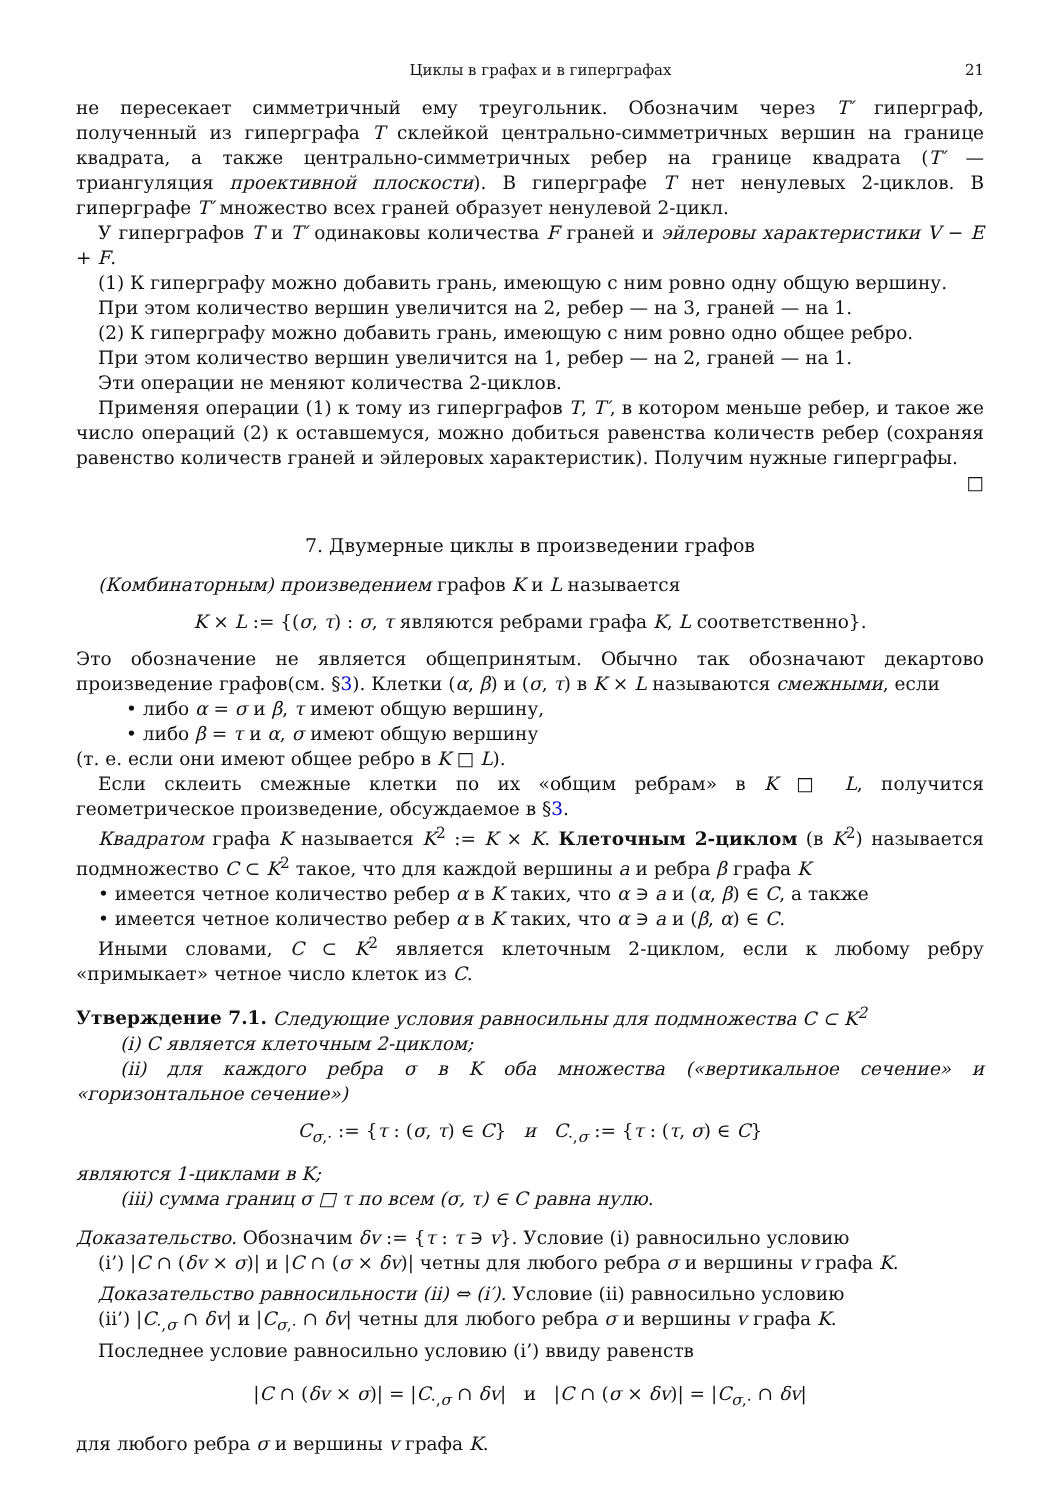Циклы в графах и в гиперграфах 21
не пересекает симметричный ему треугольник. Обозначим через T′ гиперграф, полученный из гиперграфа T склейкой центрально-симметричных вершин на границе квадрата, а также центрально-симметричных ребер на границе квадрата (T′ — триангуляция проективной плоскости). В гиперграфе T нет ненулевых 2-циклов. В гиперграфе T′ множество всех граней образует ненулевой 2-цикл.
У гиперграфов T и T′ одинаковы количества F граней и эйлеровы характеристики V − E + F.
(1) К гиперграфу можно добавить грань, имеющую с ним ровно одну общую вершину.
При этом количество вершин увеличится на 2, ребер — на 3, граней — на 1.
(2) К гиперграфу можно добавить грань, имеющую с ним ровно одно общее ребро.
При этом количество вершин увеличится на 1, ребер — на 2, граней — на 1.
Эти операции не меняют количества 2-циклов.
Применяя операции (1) к тому из гиперграфов T, T′, в котором меньше ребер, и такое же число операций (2) к оставшемуся, можно добиться равенства количеств ребер (сохраняя равенство количеств граней и эйлеровых характеристик). Получим нужные гиперграфы.
□
7. Двумерные циклы в произведении графов
(Комбинаторным) произведением графов K и L называется
K × L := {(σ, τ) : σ, τ являются ребрами графа K, L соответственно}.
Это обозначение не является общепринятым. Обычно так обозначают декартово произведение графов(см. §3). Клетки (α, β) и (σ, τ) в K × L называются смежными, если
• либо α = σ и β, τ имеют общую вершину,
• либо β = τ и α, σ имеют общую вершину
(т. е. если они имеют общее ребро в K □ L).
Если склеить смежные клетки по их «общим ребрам» в K □ L, получится геометрическое произведение, обсуждаемое в §3.
Квадратом графа K называется K<sup>2</sup> := K × K. Клеточным 2-циклом (в K<sup>2</sup>) называется подмножество C ⊂ K<sup>2</sup> такое, что для каждой вершины a и ребра β графа K
• имеется четное количество ребер α в K таких, что α ∋ a и (α, β) ∈ C, а также
• имеется четное количество ребер α в K таких, что α ∋ a и (β, α) ∈ C.
Иными словами, C ⊂ K<sup>2</sup> является клеточным 2-циклом, если к любому ребру «примыкает» четное число клеток из C.
Утверждение 7.1. Следующие условия равносильны для подмножества C ⊂ K<sup>2</sup>
(i) C является клеточным 2-циклом;
(ii) для каждого ребра σ в K оба множества («вертикальное сечение» и «горизонтальное сечение»)
C<sub>σ,·</sub> := {τ : (σ, τ) ∈ C} и C<sub>·,σ</sub> := {τ : (τ, σ) ∈ C}
являются 1-циклами в K;
(iii) сумма границ σ □ τ по всем (σ, τ) ∈ C равна нулю.
Доказательство. Обозначим δv := {τ : τ ∋ v}. Условие (i) равносильно условию
(i’) |C ∩ (δv × σ)| и |C ∩ (σ × δv)| четны для любого ребра σ и вершины v графа K.
Доказательство равносильности (ii) ⇔ (i′). Условие (ii) равносильно условию
(ii’) |C<sub>·,σ</sub> ∩ δv| и |C<sub>σ,·</sub> ∩ δv| четны для любого ребра σ и вершины v графа K.
Последнее условие равносильно условию (i’) ввиду равенств
|C ∩ (δv × σ)| = |C<sub>·,σ</sub> ∩ δv| и |C ∩ (σ × δv)| = |C<sub>σ,·</sub> ∩ δv|
для любого ребра σ и вершины v графа K.